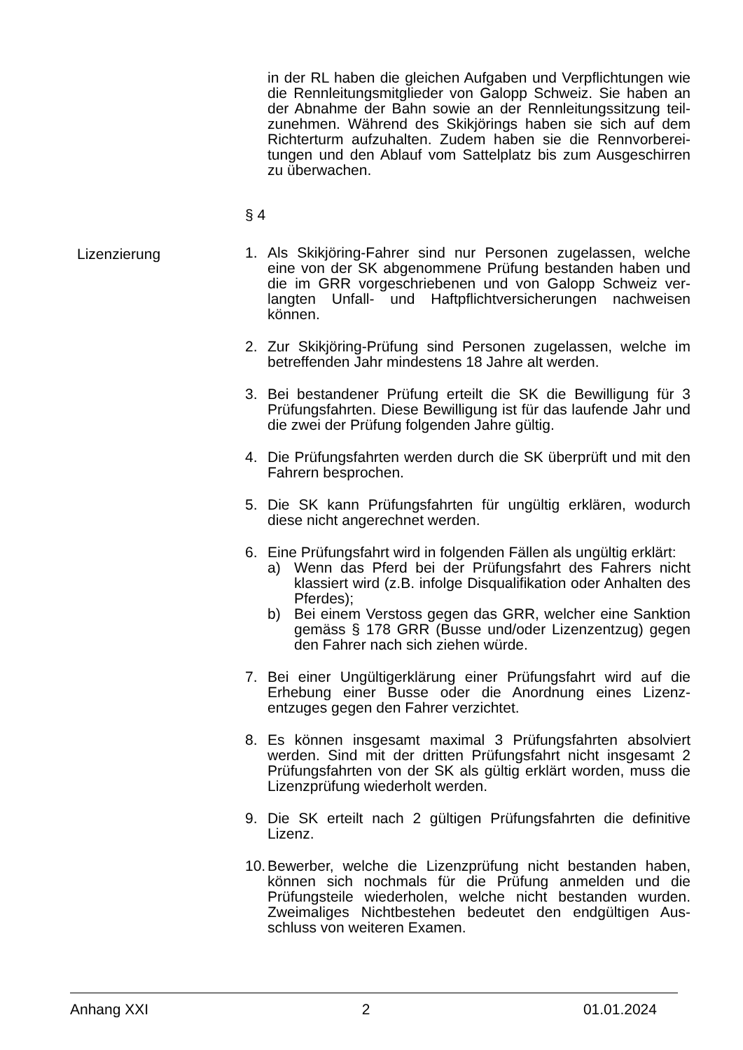in der RL haben die gleichen Aufgaben und Verpflichtungen wie die Rennleitungsmitglieder von Galopp Schweiz. Sie haben an der Abnahme der Bahn sowie an der Rennleitungssitzung teil-zunehmen. Während des Skikjörings haben sie sich auf dem Richterturm aufzuhalten. Zudem haben sie die Rennvorberei-tungen und den Ablauf vom Sattelplatz bis zum Ausgeschirren zu überwachen.
§ 4
Lizenzierung 1. Als Skikjöring-Fahrer sind nur Personen zugelassen, welche eine von der SK abgenommene Prüfung bestanden haben und die im GRR vorgeschriebenen und von Galopp Schweiz ver-langten Unfall- und Haftpflichtversicherungen nachweisen können.
2. Zur Skikjöring-Prüfung sind Personen zugelassen, welche im betreffenden Jahr mindestens 18 Jahre alt werden.
3. Bei bestandener Prüfung erteilt die SK die Bewilligung für 3 Prüfungsfahrten. Diese Bewilligung ist für das laufende Jahr und die zwei der Prüfung folgenden Jahre gültig.
4. Die Prüfungsfahrten werden durch die SK überprüft und mit den Fahrern besprochen.
5. Die SK kann Prüfungsfahrten für ungültig erklären, wodurch diese nicht angerechnet werden.
6. Eine Prüfungsfahrt wird in folgenden Fällen als ungültig erklärt:
a) Wenn das Pferd bei der Prüfungsfahrt des Fahrers nicht klassiert wird (z.B. infolge Disqualifikation oder Anhalten des Pferdes);
b) Bei einem Verstoss gegen das GRR, welcher eine Sanktion gemäss § 178 GRR (Busse und/oder Lizenzentzug) gegen den Fahrer nach sich ziehen würde.
7. Bei einer Ungültigerklärung einer Prüfungsfahrt wird auf die Erhebung einer Busse oder die Anordnung eines Lizenz-entzuges gegen den Fahrer verzichtet.
8. Es können insgesamt maximal 3 Prüfungsfahrten absolviert werden. Sind mit der dritten Prüfungsfahrt nicht insgesamt 2 Prüfungsfahrten von der SK als gültig erklärt worden, muss die Lizenzprüfung wiederholt werden.
9. Die SK erteilt nach 2 gültigen Prüfungsfahrten die definitive Lizenz.
10.
Bewerber, welche die Lizenzprüfung nicht bestanden haben, können sich nochmals für die Prüfung anmelden und die Prüfungsteile wiederholen, welche nicht bestanden wurden. Zweimaliges Nichtbestehen bedeutet den endgültigen Aus-schluss von weiteren Examen.
Anhang XXI 2 01.01.2024